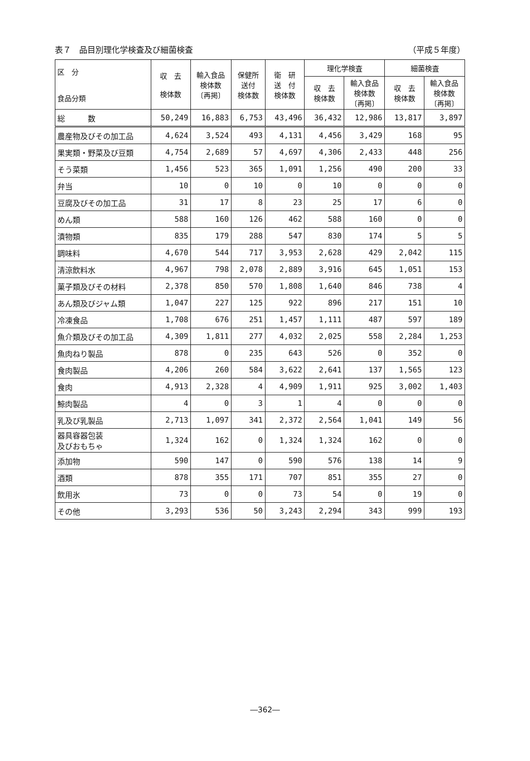表７　品目別理化学検査及び細菌検査 （平成５年度）
| 区 分 食品分類 | 収 去 検体数 | 輸入食品 検体数 〔再掲〕 | 保健所 送付 検体数 | 衛 研 送 付 検体数 | 理化学検査 | | 細菌検査 | |
| --- | --- | --- | --- | --- | --- | --- | --- | --- |
| | | | | | 収 去 検体数 | 輸入食品 検体数 〔再掲〕 | 収 去 検体数 | 輸入食品 検体数 〔再掲〕 |
| 総 数 | 50,249 | 16,883 | 6,753 | 43,496 | 36,432 | 12,986 | 13,817 | 3,897 |
| 農産物及びその加工品 | 4,624 | 3,524 | 493 | 4,131 | 4,456 | 3,429 | 168 | 95 |
| 果実類・野菜及び豆類 | 4,754 | 2,689 | 57 | 4,697 | 4,306 | 2,433 | 448 | 256 |
| そう菜類 | 1,456 | 523 | 365 | 1,091 | 1,256 | 490 | 200 | 33 |
| 弁当 | 10 | 0 | 10 | 0 | 10 | 0 | 0 | 0 |
| 豆腐及びその加工品 | 31 | 17 | 8 | 23 | 25 | 17 | 6 | 0 |
| めん類 | 588 | 160 | 126 | 462 | 588 | 160 | 0 | 0 |
| 漬物類 | 835 | 179 | 288 | 547 | 830 | 174 | 5 | 5 |
| 調味料 | 4,670 | 544 | 717 | 3,953 | 2,628 | 429 | 2,042 | 115 |
| 清涼飲料水 | 4,967 | 798 | 2,078 | 2,889 | 3,916 | 645 | 1,051 | 153 |
| 菓子類及びその材料 | 2,378 | 850 | 570 | 1,808 | 1,640 | 846 | 738 | 4 |
| あん類及びジャム類 | 1,047 | 227 | 125 | 922 | 896 | 217 | 151 | 10 |
| 冷凍食品 | 1,708 | 676 | 251 | 1,457 | 1,111 | 487 | 597 | 189 |
| 魚介類及びその加工品 | 4,309 | 1,811 | 277 | 4,032 | 2,025 | 558 | 2,284 | 1,253 |
| 魚肉ねり製品 | 878 | 0 | 235 | 643 | 526 | 0 | 352 | 0 |
| 食肉製品 | 4,206 | 260 | 584 | 3,622 | 2,641 | 137 | 1,565 | 123 |
| 食肉 | 4,913 | 2,328 | 4 | 4,909 | 1,911 | 925 | 3,002 | 1,403 |
| 鯨肉製品 | 4 | 0 | 3 | 1 | 4 | 0 | 0 | 0 |
| 乳及び乳製品 | 2,713 | 1,097 | 341 | 2,372 | 2,564 | 1,041 | 149 | 56 |
| 器具容器包装 及びおもちゃ | 1,324 | 162 | 0 | 1,324 | 1,324 | 162 | 0 | 0 |
| 添加物 | 590 | 147 | 0 | 590 | 576 | 138 | 14 | 9 |
| 酒類 | 878 | 355 | 171 | 707 | 851 | 355 | 27 | 0 |
| 飲用氷 | 73 | 0 | 0 | 73 | 54 | 0 | 19 | 0 |
| その他 | 3,293 | 536 | 50 | 3,243 | 2,294 | 343 | 999 | 193 |
―362―